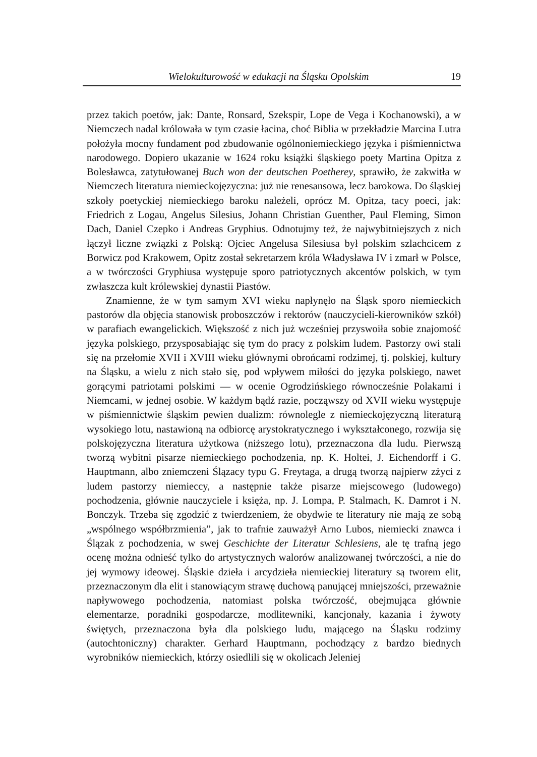Wielokulturowość w edukacji na Śląsku Opolskim 19
przez takich poetów, jak: Dante, Ronsard, Szekspir, Lope de Vega i Kochanowski), a w Niemczech nadal królowała w tym czasie łacina, choć Biblia w przekładzie Marcina Lutra położyła mocny fundament pod zbudowanie ogólnoniemieckiego języka i piśmiennictwa narodowego. Dopiero ukazanie w 1624 roku książki śląskiego poety Martina Opitza z Bolesławca, zatytułowanej Buch won der deutschen Poetherey, sprawiło, że zakwitła w Niemczech literatura niemieckojęzyczna: już nie renesansowa, lecz barokowa. Do śląskiej szkoły poetyckiej niemieckiego baroku należeli, oprócz M. Opitza, tacy poeci, jak: Friedrich z Logau, Angelus Silesius, Johann Christian Guenther, Paul Fleming, Simon Dach, Daniel Czepko i Andreas Gryphius. Odnotujmy też, że najwybitniejszych z nich łączył liczne związki z Polską: Ojciec Angelusa Silesiusa był polskim szlachcicem z Borwicz pod Krakowem, Opitz został sekretarzem króla Władysława IV i zmarł w Polsce, a w twórczości Gryphiusa występuje sporo patriotycznych akcentów polskich, w tym zwłaszcza kult królewskiej dynastii Piastów.
Znamienne, że w tym samym XVI wieku napłynęło na Śląsk sporo niemieckich pastorów dla objęcia stanowisk proboszczów i rektorów (nauczycieli-kierowników szkół) w parafiach ewangelickich. Większość z nich już wcześniej przyswoiła sobie znajomość języka polskiego, przysposabiając się tym do pracy z polskim ludem. Pastorzy owi stali się na przełomie XVII i XVIII wieku głównymi obrońcami rodzimej, tj. polskiej, kultury na Śląsku, a wielu z nich stało się, pod wpływem miłości do języka polskiego, nawet gorącymi patriotami polskimi — w ocenie Ogrodzińskiego równocześnie Polakami i Niemcami, w jednej osobie. W każdym bądź razie, począwszy od XVII wieku występuje w piśmiennictwie śląskim pewien dualizm: równolegle z niemieckojęzyczną literaturą wysokiego lotu, nastawioną na odbiorcę arystokratycznego i wykształconego, rozwija się polskojęzyczna literatura użytkowa (niższego lotu), przeznaczona dla ludu. Pierwszą tworzą wybitni pisarze niemieckiego pochodzenia, np. K. Holtei, J. Eichendorff i G. Hauptmann, albo zniemczeni Ślązacy typu G. Freytaga, a drugą tworzą najpierw zżyci z ludem pastorzy niemieccy, a następnie także pisarze miejscowego (ludowego) pochodzenia, głównie nauczyciele i księża, np. J. Lompa, P. Stalmach, K. Damrot i N. Bonczyk. Trzeba się zgodzić z twierdzeniem, że obydwie te literatury nie mają ze sobą „wspólnego współbrzmienia”, jak to trafnie zauważył Arno Lubos, niemiecki znawca i Ślązak z pochodzenia, w swej Geschichte der Literatur Schlesiens, ale tę trafną jego ocenę można odnieść tylko do artystycznych walorów analizowanej twórczości, a nie do jej wymowy ideowej. Śląskie dzieła i arcydzieła niemieckiej literatury są tworem elit, przeznaczonym dla elit i stanowiącym strawę duchową panującej mniejszości, przeważnie napływowego pochodzenia, natomiast polska twórczość, obejmująca głównie elementarze, poradniki gospodarcze, modlitewniki, kancjonały, kazania i żywoty świętych, przeznaczona była dla polskiego ludu, mającego na Śląsku rodzimy (autochtoniczny) charakter. Gerhard Hauptmann, pochodzący z bardzo biednych wyrobników niemieckich, którzy osiedlili się w okolicach Jeleniej